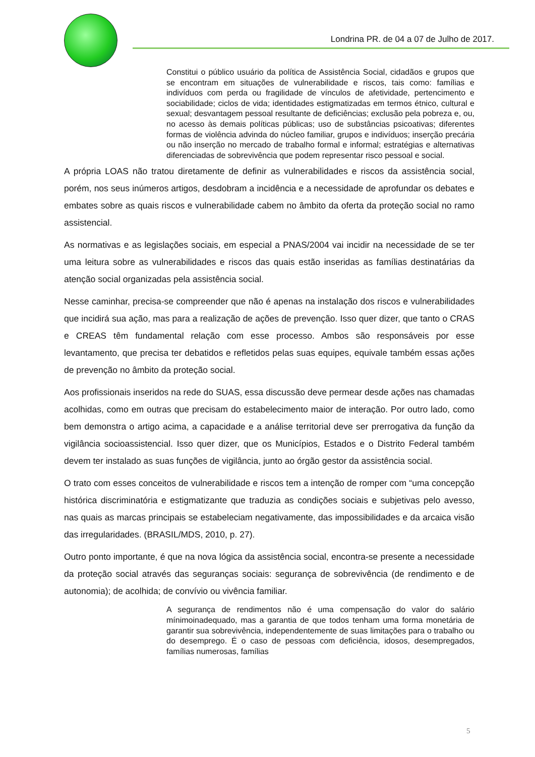Londrina PR. de 04 a 07 de Julho de 2017.
Constitui o público usuário da política de Assistência Social, cidadãos e grupos que se encontram em situações de vulnerabilidade e riscos, tais como: famílias e indivíduos com perda ou fragilidade de vínculos de afetividade, pertencimento e sociabilidade; ciclos de vida; identidades estigmatizadas em termos étnico, cultural e sexual; desvantagem pessoal resultante de deficiências; exclusão pela pobreza e, ou, no acesso às demais políticas públicas; uso de substâncias psicoativas; diferentes formas de violência advinda do núcleo familiar, grupos e indivíduos; inserção precária ou não inserção no mercado de trabalho formal e informal; estratégias e alternativas diferenciadas de sobrevivência que podem representar risco pessoal e social.
A própria LOAS não tratou diretamente de definir as vulnerabilidades e riscos da assistência social, porém, nos seus inúmeros artigos, desdobram a incidência e a necessidade de aprofundar os debates e embates sobre as quais riscos e vulnerabilidade cabem no âmbito da oferta da proteção social no ramo assistencial.
As normativas e as legislações sociais, em especial a PNAS/2004 vai incidir na necessidade de se ter uma leitura sobre as vulnerabilidades e riscos das quais estão inseridas as famílias destinatárias da atenção social organizadas pela assistência social.
Nesse caminhar, precisa-se compreender que não é apenas na instalação dos riscos e vulnerabilidades que incidirá sua ação, mas para a realização de ações de prevenção. Isso quer dizer, que tanto o CRAS e CREAS têm fundamental relação com esse processo. Ambos são responsáveis por esse levantamento, que precisa ter debatidos e refletidos pelas suas equipes, equivale também essas ações de prevenção no âmbito da proteção social.
Aos profissionais inseridos na rede do SUAS, essa discussão deve permear desde ações nas chamadas acolhidas, como em outras que precisam do estabelecimento maior de interação. Por outro lado, como bem demonstra o artigo acima, a capacidade e a análise territorial deve ser prerrogativa da função da vigilância socioassistencial. Isso quer dizer, que os Municípios, Estados e o Distrito Federal também devem ter instalado as suas funções de vigilância, junto ao órgão gestor da assistência social.
O trato com esses conceitos de vulnerabilidade e riscos tem a intenção de romper com “uma concepção histórica discriminatória e estigmatizante que traduzia as condições sociais e subjetivas pelo avesso, nas quais as marcas principais se estabeleciam negativamente, das impossibilidades e da arcaica visão das irregularidades. (BRASIL/MDS, 2010, p. 27).
Outro ponto importante, é que na nova lógica da assistência social, encontra-se presente a necessidade da proteção social através das seguranças sociais: segurança de sobrevivência (de rendimento e de autonomia); de acolhida; de convívio ou vivência familiar.
A segurança de rendimentos não é uma compensação do valor do salário mínimoinadequado, mas a garantia de que todos tenham uma forma monetária de garantir sua sobrevivência, independentemente de suas limitações para o trabalho ou do desemprego. É o caso de pessoas com deficiência, idosos, desempregados, famílias numerosas, famílias
5